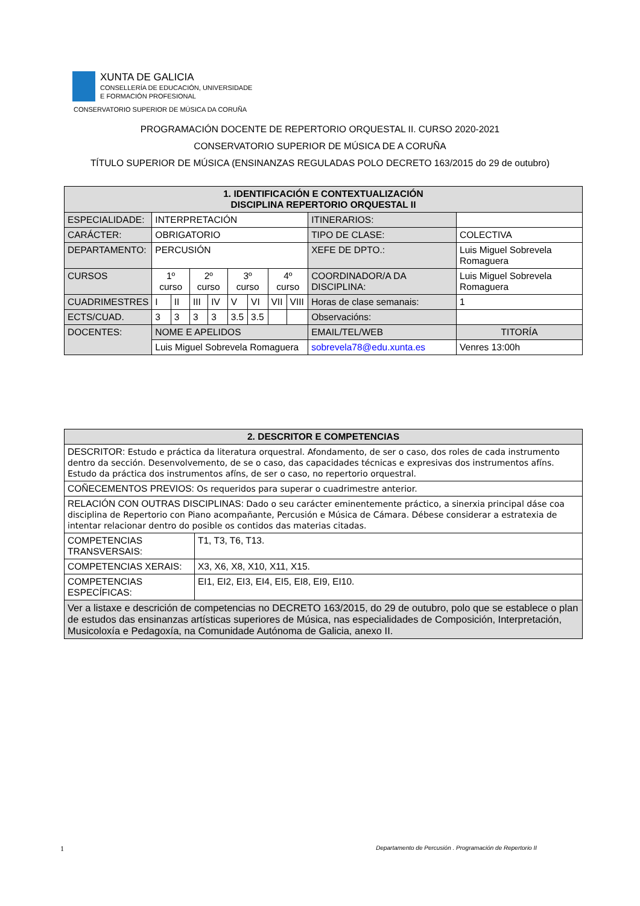XUNTA DE GALICIA
CONSELLERÍA DE EDUCACIÓN, UNIVERSIDADE
E FORMACIÓN PROFESIONAL
CONSERVATORIO SUPERIOR DE MÚSICA DA CORUÑA
PROGRAMACIÓN DOCENTE DE REPERTORIO ORQUESTAL II. CURSO 2020-2021
CONSERVATORIO SUPERIOR DE MÚSICA DE A CORUÑA
TÍTULO SUPERIOR DE MÚSICA (ENSINANZAS REGULADAS POLO DECRETO 163/2015 do 29 de outubro)
| 1. IDENTIFICACIÓN E CONTEXTUALIZACIÓN DISCIPLINA REPERTORIO ORQUESTAL II | | | | | | | | | | |
| --- | --- | --- | --- | --- | --- | --- | --- | --- | --- | --- |
| ESPECIALIDADE: | INTERPRETACIÓN | | | | | | | | ITINERARIOS: | |
| CARÁCTER: | OBRIGATORIO | | | | | | | | TIPO DE CLASE: | COLECTIVA |
| DEPARTAMENTO: | PERCUSIÓN | | | | | | | | XEFE DE DPTO.: | Luis Miguel Sobrevela Romaguera |
| CURSOS | 1º curso | | 2º curso | | 3º curso | | 4º curso | | COORDINADOR/A DA DISCIPLINA: | Luis Miguel Sobrevela Romaguera |
| CUADRIMESTRES | I | II | III | IV | V | VI | VII | VIII | Horas de clase semanais: | 1 |
| ECTS/CUAD. | 3 | 3 | 3 | 3 | 3.5 | 3.5 | | | Observacións: | |
| DOCENTES: | NOME E APELIDOS | | | | | | | | EMAIL/TEL/WEB | TITORÍA |
| | Luis Miguel Sobrevela Romaguera | | | | | | | | sobrevela78@edu.xunta.es | Venres 13:00h |
| 2. DESCRITOR E COMPETENCIAS | |
| --- | --- |
| DESCRITOR: Estudo e práctica da literatura orquestral. Afondamento, de ser o caso, dos roles de cada instrumento dentro da sección. Desenvolvemento, de se o caso, das capacidades técnicas e expresivas dos instrumentos afíns. Estudo da práctica dos instrumentos afíns, de ser o caso, no repertorio orquestral. | |
| COÑECEMENTOS PREVIOS: Os requeridos para superar o cuadrimestre anterior. | |
| RELACIÓN CON OUTRAS DISCIPLINAS: Dado o seu carácter eminentemente práctico, a sinerxia principal dáse coa disciplina de Repertorio con Piano acompañante, Percusión e Música de Cámara. Débese considerar a estratexia de intentar relacionar dentro do posible os contidos das materias citadas. | |
| COMPETENCIAS TRANSVERSAIS: | T1, T3, T6, T13. |
| COMPETENCIAS XERAIS: | X3, X6, X8, X10, X11, X15. |
| COMPETENCIAS ESPECÍFICAS: | EI1, EI2, EI3, EI4, EI5, EI8, EI9, EI10. |
| Ver a listaxe e descrición de competencias no DECRETO 163/2015, do 29 de outubro, polo que se establece o plan de estudos das ensinanzas artísticas superiores de Música, nas especialidades de Composición, Interpretación, Musicoloxía e Pedagoxía, na Comunidade Autónoma de Galicia, anexo II. | |
1 Departamento de Percusión . Programación de Repertorio II